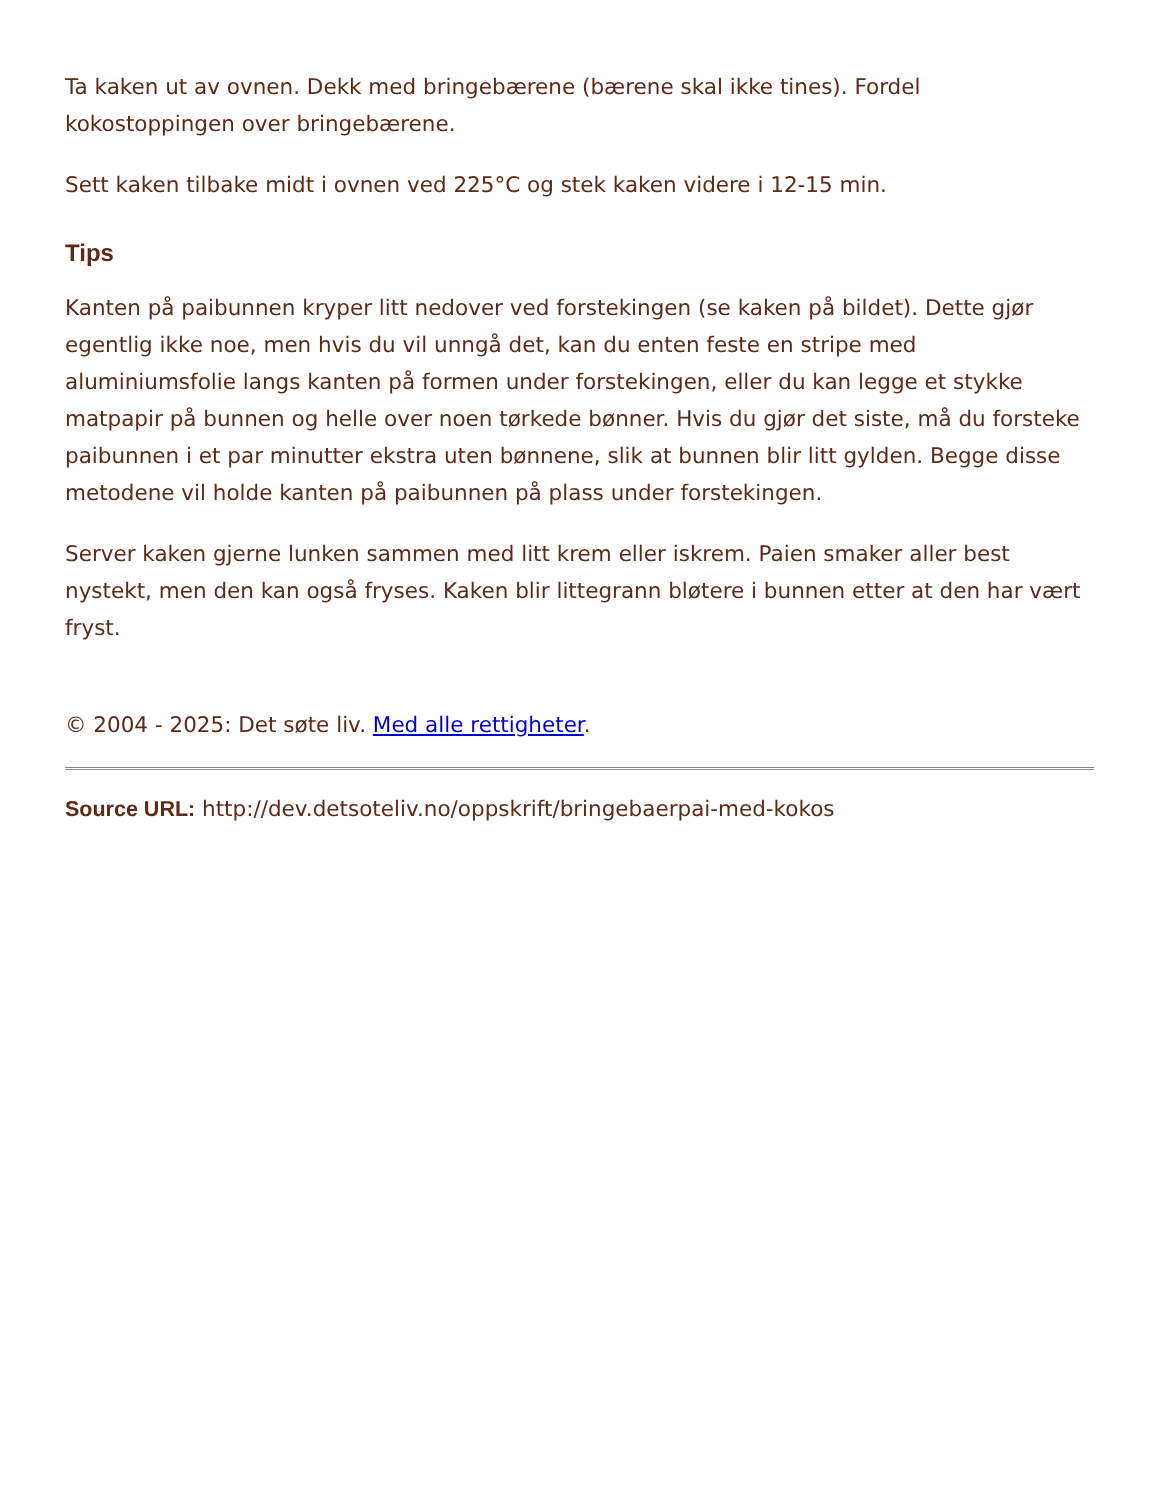Ta kaken ut av ovnen. Dekk med bringebærene (bærene skal ikke tines). Fordel kokostoppingen over bringebærene.
Sett kaken tilbake midt i ovnen ved 225°C og stek kaken videre i 12-15 min.
Tips
Kanten på paibunnen kryper litt nedover ved forstekingen (se kaken på bildet). Dette gjør egentlig ikke noe, men hvis du vil unngå det, kan du enten feste en stripe med aluminiumsfolie langs kanten på formen under forstekingen, eller du kan legge et stykke matpapir på bunnen og helle over noen tørkede bønner. Hvis du gjør det siste, må du forsteke paibunnen i et par minutter ekstra uten bønnene, slik at bunnen blir litt gylden. Begge disse metodene vil holde kanten på paibunnen på plass under forstekingen.
Server kaken gjerne lunken sammen med litt krem eller iskrem. Paien smaker aller best nystekt, men den kan også fryses. Kaken blir littegrann bløtere i bunnen etter at den har vært fryst.
© 2004 - 2025: Det søte liv. Med alle rettigheter.
Source URL: http://dev.detsoteliv.no/oppskrift/bringebaerpai-med-kokos